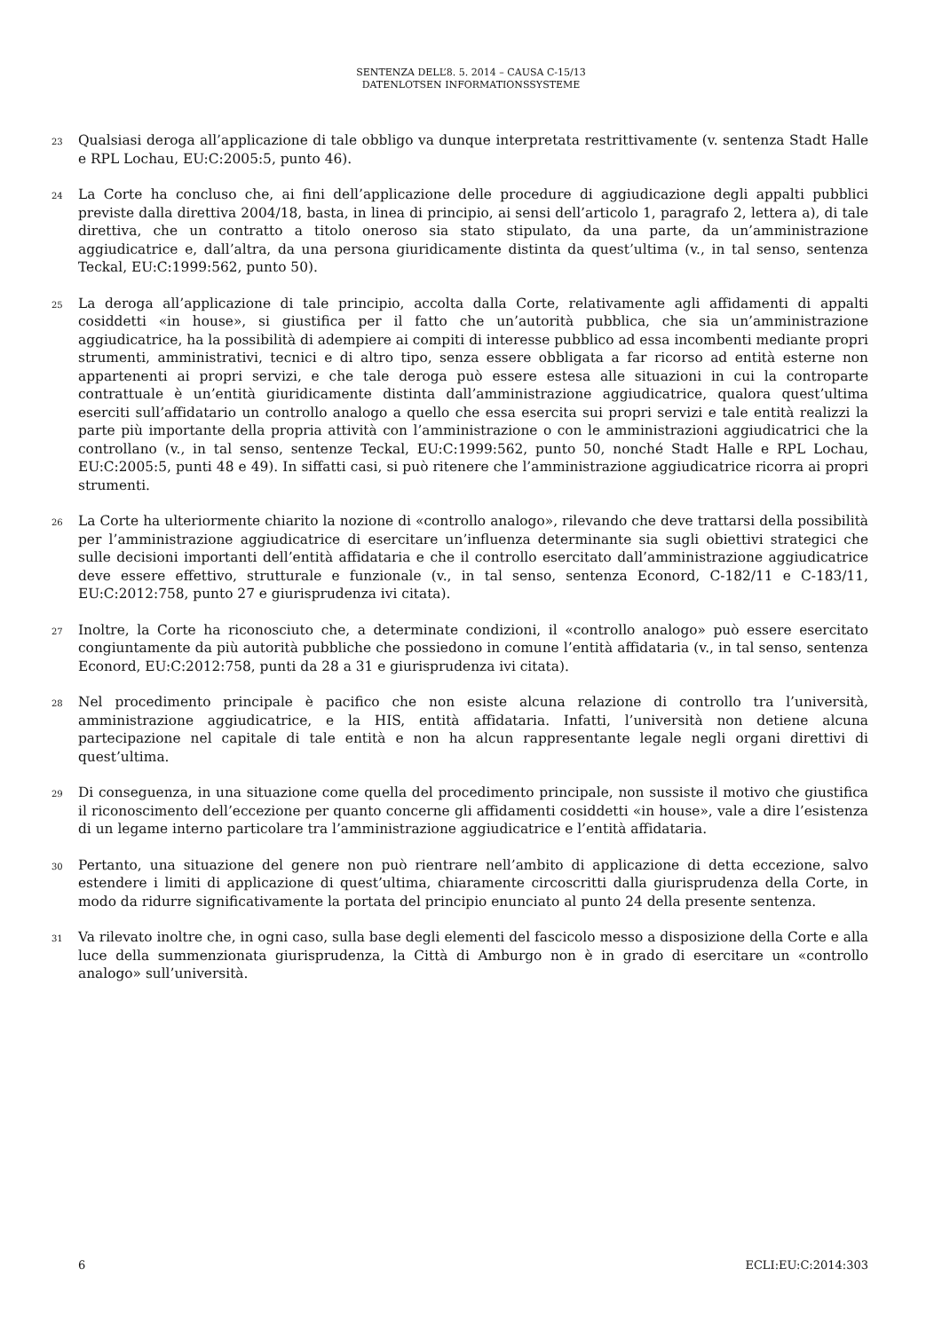SENTENZA DELL’8. 5. 2014 – CAUSA C-15/13
DATENLOTSEN INFORMATIONSSYSTEME
23 Qualsiasi deroga all’applicazione di tale obbligo va dunque interpretata restrittivamente (v. sentenza Stadt Halle e RPL Lochau, EU:C:2005:5, punto 46).
24 La Corte ha concluso che, ai fini dell’applicazione delle procedure di aggiudicazione degli appalti pubblici previste dalla direttiva 2004/18, basta, in linea di principio, ai sensi dell’articolo 1, paragrafo 2, lettera a), di tale direttiva, che un contratto a titolo oneroso sia stato stipulato, da una parte, da un’amministrazione aggiudicatrice e, dall’altra, da una persona giuridicamente distinta da quest’ultima (v., in tal senso, sentenza Teckal, EU:C:1999:562, punto 50).
25 La deroga all’applicazione di tale principio, accolta dalla Corte, relativamente agli affidamenti di appalti cosiddetti «in house», si giustifica per il fatto che un’autorità pubblica, che sia un’amministrazione aggiudicatrice, ha la possibilità di adempiere ai compiti di interesse pubblico ad essa incombenti mediante propri strumenti, amministrativi, tecnici e di altro tipo, senza essere obbligata a far ricorso ad entità esterne non appartenenti ai propri servizi, e che tale deroga può essere estesa alle situazioni in cui la controparte contrattuale è un’entità giuridicamente distinta dall’amministrazione aggiudicatrice, qualora quest’ultima eserciti sull’affidatario un controllo analogo a quello che essa esercita sui propri servizi e tale entità realizzi la parte più importante della propria attività con l’amministrazione o con le amministrazioni aggiudicatrici che la controllano (v., in tal senso, sentenze Teckal, EU:C:1999:562, punto 50, nonché Stadt Halle e RPL Lochau, EU:C:2005:5, punti 48 e 49). In siffatti casi, si può ritenere che l’amministrazione aggiudicatrice ricorra ai propri strumenti.
26 La Corte ha ulteriormente chiarito la nozione di «controllo analogo», rilevando che deve trattarsi della possibilità per l’amministrazione aggiudicatrice di esercitare un’influenza determinante sia sugli obiettivi strategici che sulle decisioni importanti dell’entità affidataria e che il controllo esercitato dall’amministrazione aggiudicatrice deve essere effettivo, strutturale e funzionale (v., in tal senso, sentenza Econord, C-182/11 e C-183/11, EU:C:2012:758, punto 27 e giurisprudenza ivi citata).
27 Inoltre, la Corte ha riconosciuto che, a determinate condizioni, il «controllo analogo» può essere esercitato congiuntamente da più autorità pubbliche che possiedono in comune l’entità affidataria (v., in tal senso, sentenza Econord, EU:C:2012:758, punti da 28 a 31 e giurisprudenza ivi citata).
28 Nel procedimento principale è pacifico che non esiste alcuna relazione di controllo tra l’università, amministrazione aggiudicatrice, e la HIS, entità affidataria. Infatti, l’università non detiene alcuna partecipazione nel capitale di tale entità e non ha alcun rappresentante legale negli organi direttivi di quest’ultima.
29 Di conseguenza, in una situazione come quella del procedimento principale, non sussiste il motivo che giustifica il riconoscimento dell’eccezione per quanto concerne gli affidamenti cosiddetti «in house», vale a dire l’esistenza di un legame interno particolare tra l’amministrazione aggiudicatrice e l’entità affidataria.
30 Pertanto, una situazione del genere non può rientrare nell’ambito di applicazione di detta eccezione, salvo estendere i limiti di applicazione di quest’ultima, chiaramente circoscritti dalla giurisprudenza della Corte, in modo da ridurre significativamente la portata del principio enunciato al punto 24 della presente sentenza.
31 Va rilevato inoltre che, in ogni caso, sulla base degli elementi del fascicolo messo a disposizione della Corte e alla luce della summenzionata giurisprudenza, la Città di Amburgo non è in grado di esercitare un «controllo analogo» sull’università.
6 ECLI:EU:C:2014:303